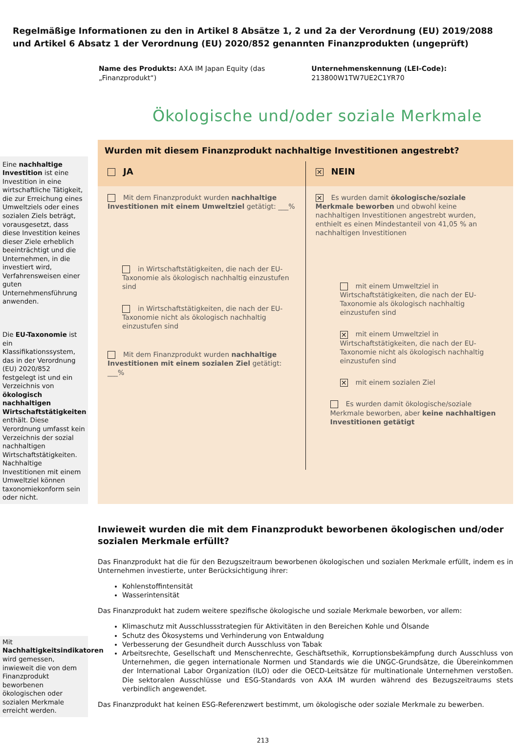Regelmäßige Informationen zu den in Artikel 8 Absätze 1, 2 und 2a der Verordnung (EU) 2019/2088 und Artikel 6 Absatz 1 der Verordnung (EU) 2020/852 genannten Finanzprodukten (ungeprüft)
Name des Produkts: AXA IM Japan Equity (das „Finanzprodukt“)
Unternehmenskennung (LEI-Code): 213800W1TW7UE2C1YR70
Ökologische und/oder soziale Merkmale
Eine nachhaltige Investition ist eine Investition in eine wirtschaftliche Tätigkeit, die zur Erreichung eines Umweltziels oder eines sozialen Ziels beträgt, vorausgesetzt, dass diese Investition keines dieser Ziele erheblich beeinträchtigt und die Unternehmen, in die investiert wird, Verfahrensweisen einer guten Unternehmensführung anwenden.
Die EU-Taxonomie ist ein Klassifikationssystem, das in der Verordnung (EU) 2020/852 festgelegt ist und ein Verzeichnis von ökologisch nachhaltigen Wirtschaftstätigkeiten enthält. Diese Verordnung umfasst kein Verzeichnis der sozial nachhaltigen Wirtschaftstätigkeiten. Nachhaltige Investitionen mit einem Umweltziel können taxonomiekonform sein oder nicht.
Wurden mit diesem Finanzprodukt nachhaltige Investitionen angestrebt?
JA
✕ NEIN
Mit dem Finanzprodukt wurden nachhaltige Investitionen mit einem Umweltziel getätigt: ___%
in Wirtschaftstätigkeiten, die nach der EU-Taxonomie als ökologisch nachhaltig einzustufen sind
in Wirtschaftstätigkeiten, die nach der EU-Taxonomie nicht als ökologisch nachhaltig einzustufen sind
Mit dem Finanzprodukt wurden nachhaltige Investitionen mit einem sozialen Ziel getätigt: ___%
✕ Es wurden damit ökologische/soziale Merkmale beworben und obwohl keine nachhaltigen Investitionen angestrebt wurden, enthielt es einen Mindestanteil von 41,05 % an nachhaltigen Investitionen
mit einem Umweltziel in Wirtschaftstätigkeiten, die nach der EU-Taxonomie als ökologisch nachhaltig einzustufen sind
✕ mit einem Umweltziel in Wirtschaftstätigkeiten, die nach der EU-Taxonomie nicht als ökologisch nachhaltig einzustufen sind
✕ mit einem sozialen Ziel
Es wurden damit ökologische/soziale Merkmale beworben, aber keine nachhaltigen Investitionen getätigt
Mit Nachhaltigkeitsindikatoren wird gemessen, inwieweit die von dem Finanzprodukt beworbenen ökologischen oder sozialen Merkmale erreicht werden.
Inwieweit wurden die mit dem Finanzprodukt beworbenen ökologischen und/oder sozialen Merkmale erfüllt?
Das Finanzprodukt hat die für den Bezugszeitraum beworbenen ökologischen und sozialen Merkmale erfüllt, indem es in Unternehmen investierte, unter Berücksichtigung ihrer:
Kohlenstoffintensität
Wasserintensität
Das Finanzprodukt hat zudem weitere spezifische ökologische und soziale Merkmale beworben, vor allem:
Klimaschutz mit Ausschlussstrategien für Aktivitäten in den Bereichen Kohle und Ölsande
Schutz des Ökosystems und Verhinderung von Entwaldung
Verbesserung der Gesundheit durch Ausschluss von Tabak
Arbeitsrechte, Gesellschaft und Menschenrechte, Geschäftsethik, Korruptionsbekämpfung durch Ausschluss von Unternehmen, die gegen internationale Normen und Standards wie die UNGC-Grundsätze, die Übereinkommen der International Labor Organization (ILO) oder die OECD-Leitsätze für multinationale Unternehmen verstoßen. Die sektoralen Ausschlüsse und ESG-Standards von AXA IM wurden während des Bezugszeitraums stets verbindlich angewendet.
Das Finanzprodukt hat keinen ESG-Referenzwert bestimmt, um ökologische oder soziale Merkmale zu bewerben.
213